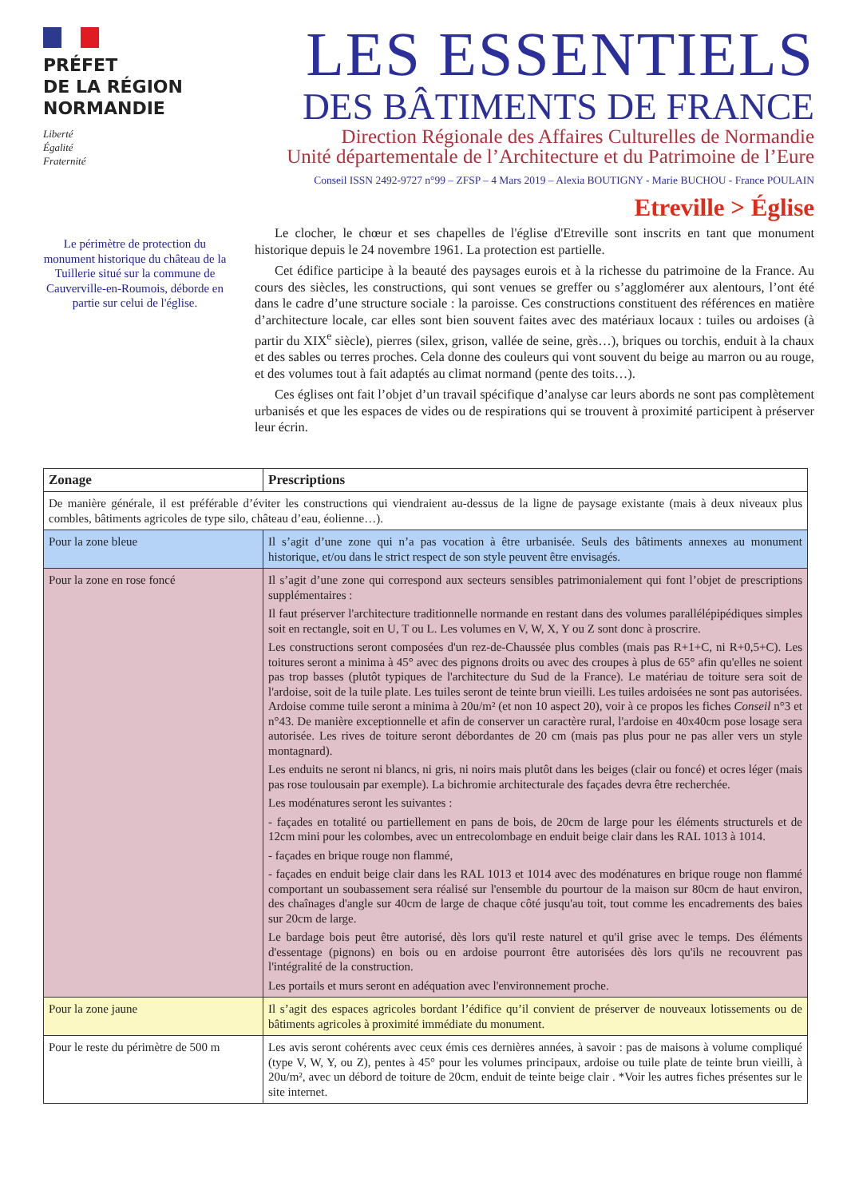PRÉFET
DE LA RÉGION
NORMANDIE
Liberté
Égalité
Fraternité
LES ESSENTIELS
DES BÂTIMENTS DE FRANCE
Direction Régionale des Affaires Culturelles de Normandie
Unité départementale de l’Architecture et du Patrimoine de l’Eure
Conseil ISSN 2492-9727 n°99 – ZFSP – 4 Mars 2019 – Alexia BOUTIGNY - Marie BUCHOU - France POULAIN
Etreville > Église
Le périmètre de protection du monument historique du château de la Tuillerie situé sur la commune de Cauverville-en-Roumois, déborde en partie sur celui de l'église.
Le clocher, le chœur et ses chapelles de l'église d'Etreville sont inscrits en tant que monument historique depuis le 24 novembre 1961. La protection est partielle.
Cet édifice participe à la beauté des paysages eurois et à la richesse du patrimoine de la France. Au cours des siècles, les constructions, qui sont venues se greffer ou s’agglomérer aux alentours, l’ont été dans le cadre d’une structure sociale : la paroisse. Ces constructions constituent des références en matière d’architecture locale, car elles sont bien souvent faites avec des matériaux locaux : tuiles ou ardoises (à partir du XIX<sup>e</sup> siècle), pierres (silex, grison, vallée de seine, grès…), briques ou torchis, enduit à la chaux et des sables ou terres proches. Cela donne des couleurs qui vont souvent du beige au marron ou au rouge, et des volumes tout à fait adaptés au climat normand (pente des toits…).
Ces églises ont fait l’objet d’un travail spécifique d’analyse car leurs abords ne sont pas complètement urbanisés et que les espaces de vides ou de respirations qui se trouvent à proximité participent à préserver leur écrin.
| Zonage | Prescriptions |
| --- | --- |
| De manière générale, il est préférable d’éviter les constructions qui viendraient au-dessus de la ligne de paysage existante (mais à deux niveaux plus combles, bâtiments agricoles de type silo, château d’eau, éolienne…). | |
| Pour la zone bleue | Il s’agit d’une zone qui n’a pas vocation à être urbanisée. Seuls des bâtiments annexes au monument historique, et/ou dans le strict respect de son style peuvent être envisagés. |
| Pour la zone en rose foncé | Il s’agit d’une zone qui correspond aux secteurs sensibles patrimonialement qui font l’objet de prescriptions supplémentaires : Il faut préserver l'architecture traditionnelle normande en restant dans des volumes parallélépipédiques simples soit en rectangle, soit en U, T ou L. Les volumes en V, W, X, Y ou Z sont donc à proscrire. Les constructions seront composées d'un rez-de-Chaussée plus combles (mais pas R+1+C, ni R+0,5+C). Les toitures seront a minima à 45° avec des pignons droits ou avec des croupes à plus de 65° afin qu'elles ne soient pas trop basses (plutôt typiques de l'architecture du Sud de la France). Le matériau de toiture sera soit de l'ardoise, soit de la tuile plate. Les tuiles seront de teinte brun vieilli. Les tuiles ardoisées ne sont pas autorisées. Ardoise comme tuile seront a minima à 20u/m² (et non 10 aspect 20), voir à ce propos les fiches Conseil n°3 et n°43. De manière exceptionnelle et afin de conserver un caractère rural, l'ardoise en 40x40cm pose losage sera autorisée. Les rives de toiture seront débordantes de 20 cm (mais pas plus pour ne pas aller vers un style montagnard). Les enduits ne seront ni blancs, ni gris, ni noirs mais plutôt dans les beiges (clair ou foncé) et ocres léger (mais pas rose toulousain par exemple). La bichromie architecturale des façades devra être recherchée. Les modénatures seront les suivantes : - façades en totalité ou partiellement en pans de bois, de 20cm de large pour les éléments structurels et de 12cm mini pour les colombes, avec un entrecolombage en enduit beige clair dans les RAL 1013 à 1014. - façades en brique rouge non flammé, - façades en enduit beige clair dans les RAL 1013 et 1014 avec des modénatures en brique rouge non flammé comportant un soubassement sera réalisé sur l'ensemble du pourtour de la maison sur 80cm de haut environ, des chaînages d'angle sur 40cm de large de chaque côté jusqu'au toit, tout comme les encadrements des baies sur 20cm de large. Le bardage bois peut être autorisé, dès lors qu'il reste naturel et qu'il grise avec le temps. Des éléments d'essentage (pignons) en bois ou en ardoise pourront être autorisées dès lors qu'ils ne recouvrent pas l'intégralité de la construction. Les portails et murs seront en adéquation avec l'environnement proche. |
| Pour la zone jaune | Il s’agit des espaces agricoles bordant l’édifice qu’il convient de préserver de nouveaux lotissements ou de bâtiments agricoles à proximité immédiate du monument. |
| Pour le reste du périmètre de 500 m | Les avis seront cohérents avec ceux émis ces dernières années, à savoir : pas de maisons à volume compliqué (type V, W, Y, ou Z), pentes à 45° pour les volumes principaux, ardoise ou tuile plate de teinte brun vieilli, à 20u/m², avec un débord de toiture de 20cm, enduit de teinte beige clair . *Voir les autres fiches présentes sur le site internet. |